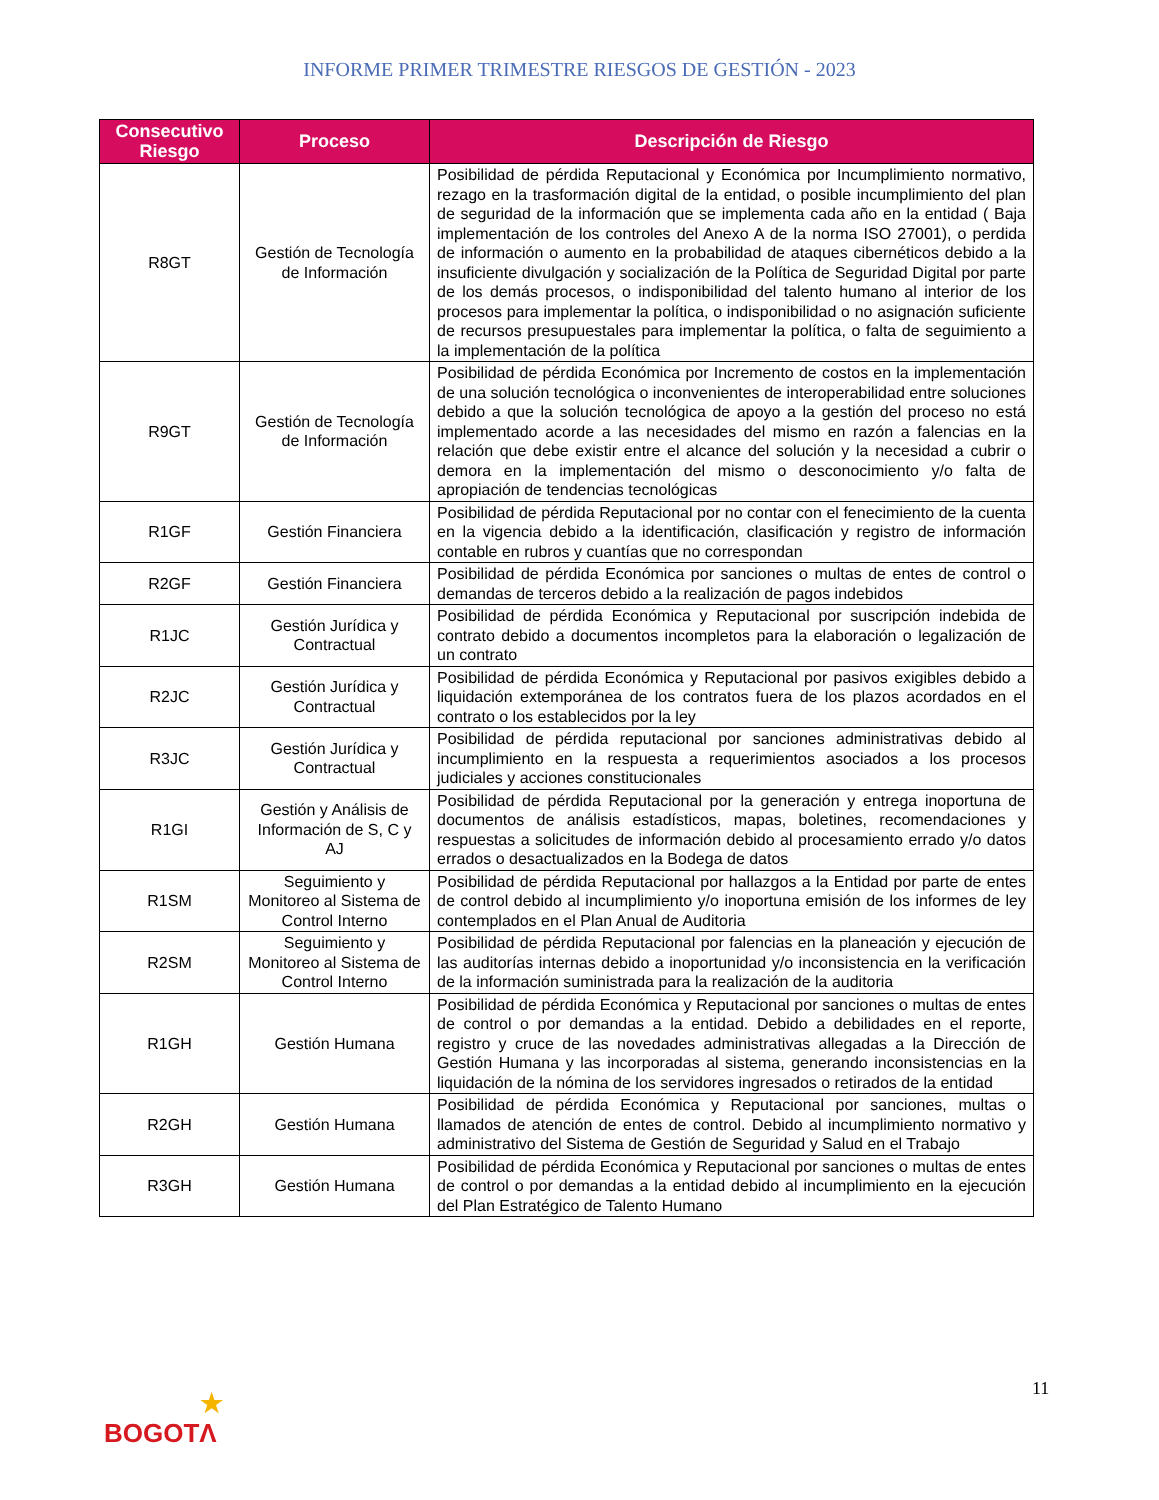INFORME PRIMER TRIMESTRE RIESGOS DE GESTIÓN - 2023
| Consecutivo Riesgo | Proceso | Descripción de Riesgo |
| --- | --- | --- |
| R8GT | Gestión de Tecnología de Información | Posibilidad de pérdida Reputacional y Económica por Incumplimiento normativo, rezago en la trasformación digital de la entidad, o posible incumplimiento del plan de seguridad de la información que se implementa cada año en la entidad ( Baja implementación de los controles del Anexo A de la norma ISO 27001), o perdida de información o aumento en la probabilidad de ataques cibernéticos debido a la insuficiente divulgación y socialización de la Política de Seguridad Digital por parte de los demás procesos, o indisponibilidad del talento humano al interior de los procesos para implementar la política, o indisponibilidad o no asignación suficiente de recursos presupuestales para implementar la política, o falta de seguimiento a la implementación de la política |
| R9GT | Gestión de Tecnología de Información | Posibilidad de pérdida Económica por Incremento de costos en la implementación de una solución tecnológica o inconvenientes de interoperabilidad entre soluciones debido a que la solución tecnológica de apoyo a la gestión del proceso no está implementado acorde a las necesidades del mismo en razón a falencias en la relación que debe existir entre el alcance del solución y la necesidad a cubrir o demora en la implementación del mismo o desconocimiento y/o falta de apropiación de tendencias tecnológicas |
| R1GF | Gestión Financiera | Posibilidad de pérdida Reputacional por no contar con el fenecimiento de la cuenta en la vigencia debido a la identificación, clasificación y registro de información contable en rubros y cuantías que no correspondan |
| R2GF | Gestión Financiera | Posibilidad de pérdida Económica por sanciones o multas de entes de control o demandas de terceros debido a la realización de pagos indebidos |
| R1JC | Gestión Jurídica y Contractual | Posibilidad de pérdida Económica y Reputacional por suscripción indebida de contrato debido a documentos incompletos para la elaboración o legalización de un contrato |
| R2JC | Gestión Jurídica y Contractual | Posibilidad de pérdida Económica y Reputacional por pasivos exigibles debido a liquidación extemporánea de los contratos fuera de los plazos acordados en el contrato o los establecidos por la ley |
| R3JC | Gestión Jurídica y Contractual | Posibilidad de pérdida reputacional por sanciones administrativas debido al incumplimiento en la respuesta a requerimientos asociados a los procesos judiciales y acciones constitucionales |
| R1GI | Gestión y Análisis de Información de S, C y AJ | Posibilidad de pérdida Reputacional por la generación y entrega inoportuna de documentos de análisis estadísticos, mapas, boletines, recomendaciones y respuestas a solicitudes de información debido al procesamiento errado y/o datos errados o desactualizados en la Bodega de datos |
| R1SM | Seguimiento y Monitoreo al Sistema de Control Interno | Posibilidad de pérdida Reputacional por hallazgos a la Entidad por parte de entes de control debido al incumplimiento y/o inoportuna emisión de los informes de ley contemplados en el Plan Anual de Auditoria |
| R2SM | Seguimiento y Monitoreo al Sistema de Control Interno | Posibilidad de pérdida Reputacional por falencias en la planeación y ejecución de las auditorías internas debido a inoportunidad y/o inconsistencia en la verificación de la información suministrada para la realización de la auditoria |
| R1GH | Gestión Humana | Posibilidad de pérdida Económica y Reputacional por sanciones o multas de entes de control o por demandas a la entidad. Debido a debilidades en el reporte, registro y cruce de las novedades administrativas allegadas a la Dirección de Gestión Humana y las incorporadas al sistema, generando inconsistencias en la liquidación de la nómina de los servidores ingresados o retirados de la entidad |
| R2GH | Gestión Humana | Posibilidad de pérdida Económica y Reputacional por sanciones, multas o llamados de atención de entes de control. Debido al incumplimiento normativo y administrativo del Sistema de Gestión de Seguridad y Salud en el Trabajo |
| R3GH | Gestión Humana | Posibilidad de pérdida Económica y Reputacional por sanciones o multas de entes de control o por demandas a la entidad debido al incumplimiento en la ejecución del Plan Estratégico de Talento Humano |
11
★
BOGOTΛ